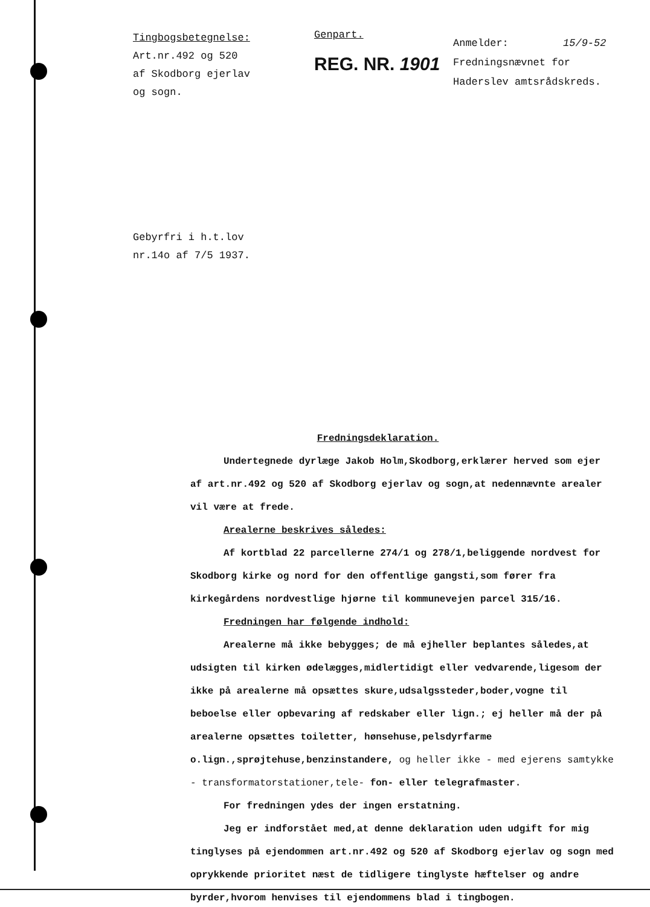Tingbogsbetegnelse:
Art.nr.492 og 520
af Skodborg ejerlav
og sogn.
Genpart.
REG. NR. 1901
Anmelder: 15/9-52
Fredningsnævnet for
Haderslev amtsrådskreds.
Gebyrfri i h.t.lov
nr.14o af 7/5 1937.
Fredningsdeklaration.
Undertegnede dyrlæge Jakob Holm,Skodborg,erklærer herved som ejer af art.nr.492 og 520 af Skodborg ejerlav og sogn,at nedennævnte arealer vil være at frede.
Arealerne beskrives således:
Af kortblad 22 parcellerne 274/1 og 278/1,beliggende nordvest for Skodborg kirke og nord for den offentlige gangsti,som fører fra kirkegårdens nordvestlige hjørne til kommunevejen parcel 315/16.
Fredningen har følgende indhold:
Arealerne må ikke bebygges; de må ejheller beplantes således,at udsigten til kirken ødelægges,midlertidigt eller vedvarende,ligesom der ikke på arealerne må opsættes skure,udsalgssteder,boder,vogne til beboelse eller opbevaring af redskaber eller lign.; ej heller må der på arealerne opsættes toiletter, hønsehuse,pelsdyrfarme o.lign.,sprøjtehuse,benzinstandere, og heller ikke - med ejerens samtykke - transformatorstationer,tele- fon- eller telegrafmaster.
For fredningen ydes der ingen erstatning.
Jeg er indforstået med,at denne deklaration uden udgift for mig tinglyses på ejendommen art.nr.492 og 520 af Skodborg ejerlav og sogn med oprykkende prioritet næst de tidligere tinglyste hæftelser og andre byrder,hvorom henvises til ejendommens blad i tingbogen.